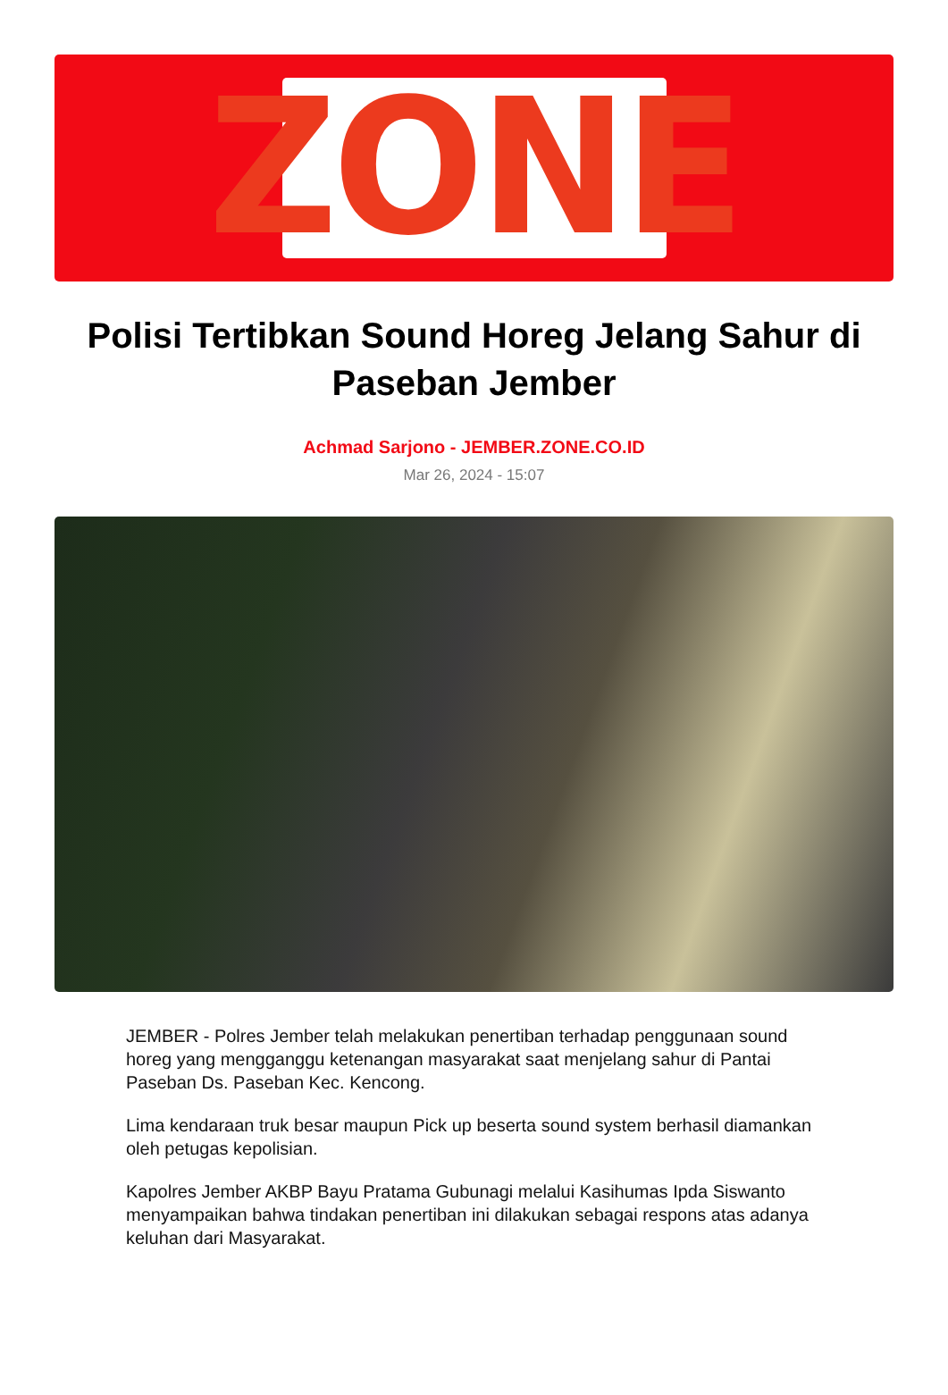ZONE
Polisi Tertibkan Sound Horeg Jelang Sahur di Paseban Jember
Achmad Sarjono - JEMBER.ZONE.CO.ID
Mar 26, 2024 - 15:07
JEMBER - Polres Jember telah melakukan penertiban terhadap penggunaan sound horeg yang mengganggu ketenangan masyarakat saat menjelang sahur di Pantai Paseban Ds. Paseban Kec. Kencong.
Lima kendaraan truk besar maupun Pick up beserta sound system berhasil diamankan oleh petugas kepolisian.
Kapolres Jember AKBP Bayu Pratama Gubunagi melalui Kasihumas Ipda Siswanto menyampaikan bahwa tindakan penertiban ini dilakukan sebagai respons atas adanya keluhan dari Masyarakat.